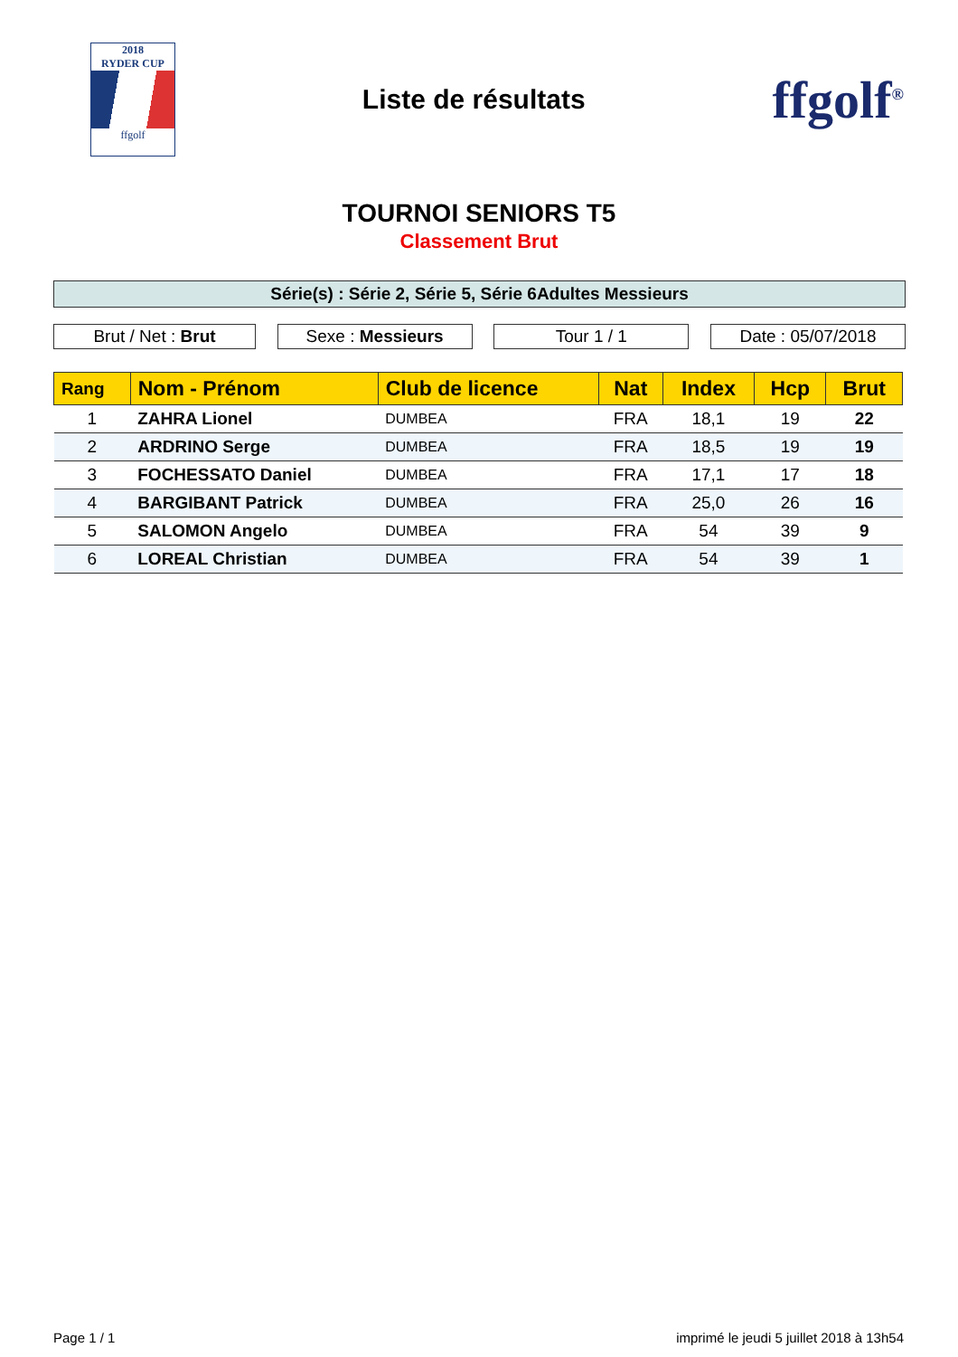2018
RYDER CUP
ffgolf
Liste de résultats
ffgolf<sup>®</sup>
TOURNOI SENIORS T5
Classement Brut
Série(s) : Série 2, Série 5, Série 6Adultes Messieurs
Brut / Net : Brut Sexe : Messieurs Tour 1 / 1 Date : 05/07/2018
| Rang | Nom - Prénom | Club de licence | Nat | Index | Hcp | Brut |
| --- | --- | --- | --- | --- | --- | --- |
| 1 | ZAHRA Lionel | DUMBEA | FRA | 18,1 | 19 | 22 |
| 2 | ARDRINO Serge | DUMBEA | FRA | 18,5 | 19 | 19 |
| 3 | FOCHESSATO Daniel | DUMBEA | FRA | 17,1 | 17 | 18 |
| 4 | BARGIBANT Patrick | DUMBEA | FRA | 25,0 | 26 | 16 |
| 5 | SALOMON Angelo | DUMBEA | FRA | 54 | 39 | 9 |
| 6 | LOREAL Christian | DUMBEA | FRA | 54 | 39 | 1 |
Page 1 / 1 imprimé le jeudi 5 juillet 2018 à 13h54